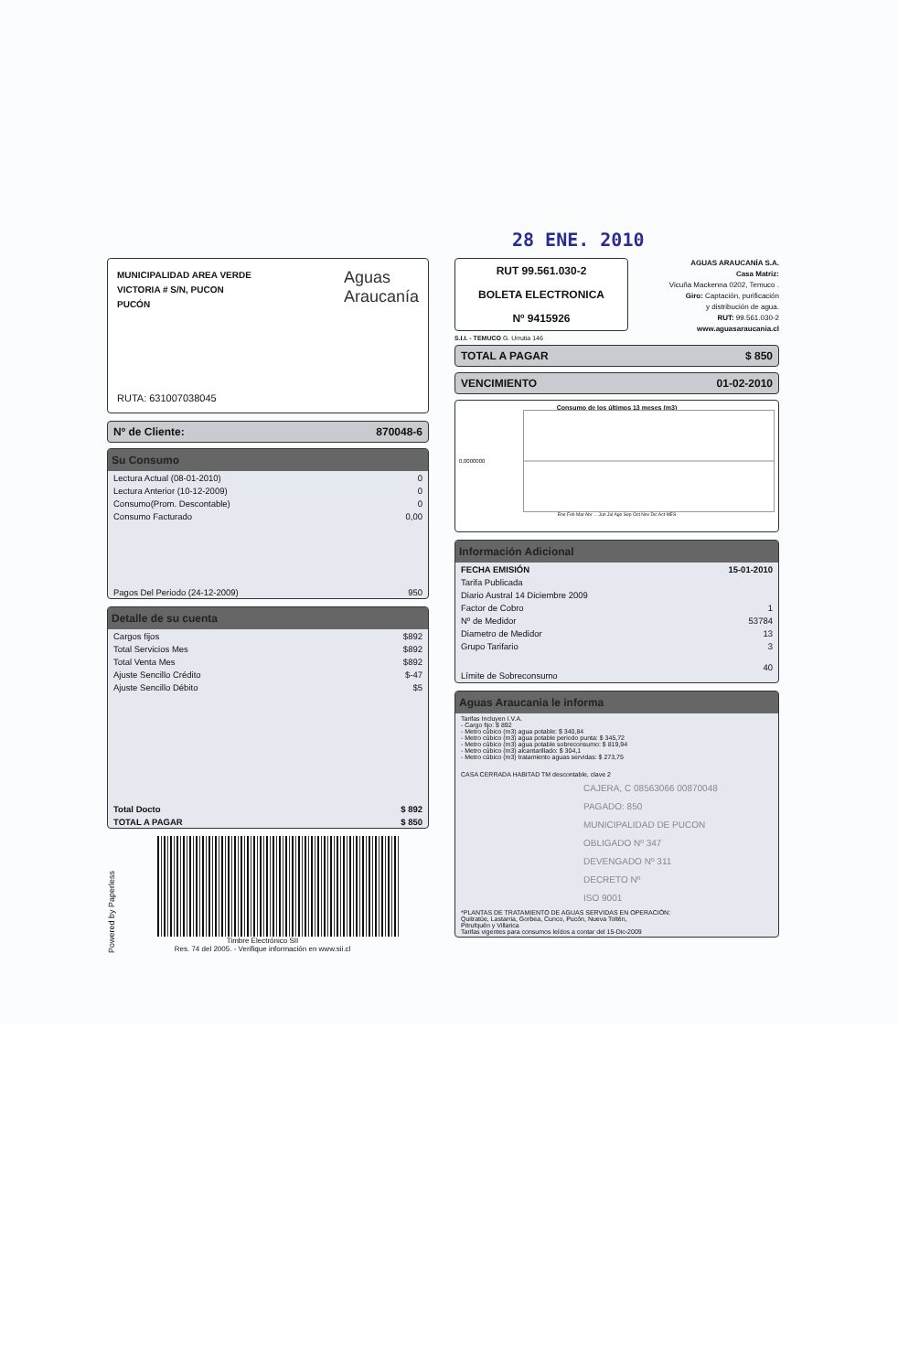28 ENE. 2010
MUNICIPALIDAD AREA VERDE
VICTORIA # S/N, PUCON
PUCÓN
Aguas
Araucanía
RUTA: 631007038045
Nº de Cliente: 870048-6
Su Consumo
| Lectura Actual (08-01-2010) | 0 |
| Lectura Anterior (10-12-2009) | 0 |
| Consumo(Prom. Descontable) | 0 |
| Consumo Facturado | 0,00 |
| Pagos Del Periodo (24-12-2009) | 950 |
Detalle de su cuenta
| Cargos fijos | $892 |
| Total Servicios Mes | $892 |
| Total Venta Mes | $892 |
| Ajuste Sencillo Crédito | $-47 |
| Ajuste Sencillo Débito | $5 |
| Total Docto | $ 892 |
| TOTAL A PAGAR | $ 850 |
Powered by Paperless
Timbre Electrónico SII
Res. 74 del 2005. - Verifique información en www.sii.cl
RUT 99.561.030-2
BOLETA ELECTRONICA
Nº 9415926
AGUAS ARAUCANÍA S.A.
Casa Matriz:
Vicuña Mackenna 0202, Temuco .
Giro: Captación, purificación
y distribución de agua.
RUT: 99.561.030-2
www.aguasaraucania.cl
S.I.I. - TEMUCO G. Urrutia 146
TOTAL A PAGAR $ 850
VENCIMIENTO 01-02-2010
Consumo de los últimos 13 meses (m3)
0,0000000
Ene Feb Mar Abr ... Jun Jul Ago Sep Oct Nov Dic Act MES
Información Adicional
| FECHA EMISIÓN | 15-01-2010 |
| Tarifa Publicada | |
| Diario Austral 14 Diciembre 2009 | |
| Factor de Cobro | 1 |
| Nº de Medidor | 53784 |
| Diametro de Medidor | 13 |
| Grupo Tarifario | 3 |
| Límite de Sobreconsumo | 40 |
Aguas Araucania le informa
Tarifas Incluyen I.V.A.
- Cargo fijo: $ 892
- Metro cúbico (m3) agua potable: $ 340,84
- Metro cúbico (m3) agua potable periodo punta: $ 345,72
- Metro cúbico (m3) agua potable sobreconsumo: $ 819,94
- Metro cúbico (m3) alcantarillado: $ 304,1
- Metro cúbico (m3) tratamiento aguas servidas: $ 273,75
CASA CERRADA HABITAD TM descontable, clave 2
CAJERA, C 08563066 00870048
PAGADO: 850
MUNICIPALIDAD DE PUCON
OBLIGADO Nº 347
DEVENGADO Nº 311
DECRETO Nº
ISO 9001
*PLANTAS DE TRATAMIENTO DE AGUAS SERVIDAS EN OPERACIÓN:
Quitratúe, Lastarria, Gorbea, Cunco, Pucón, Nueva Toltén,
Pitrufquén y Villarica
Tarifas vigentes para consumos leídos a contar del 15-Dic-2009